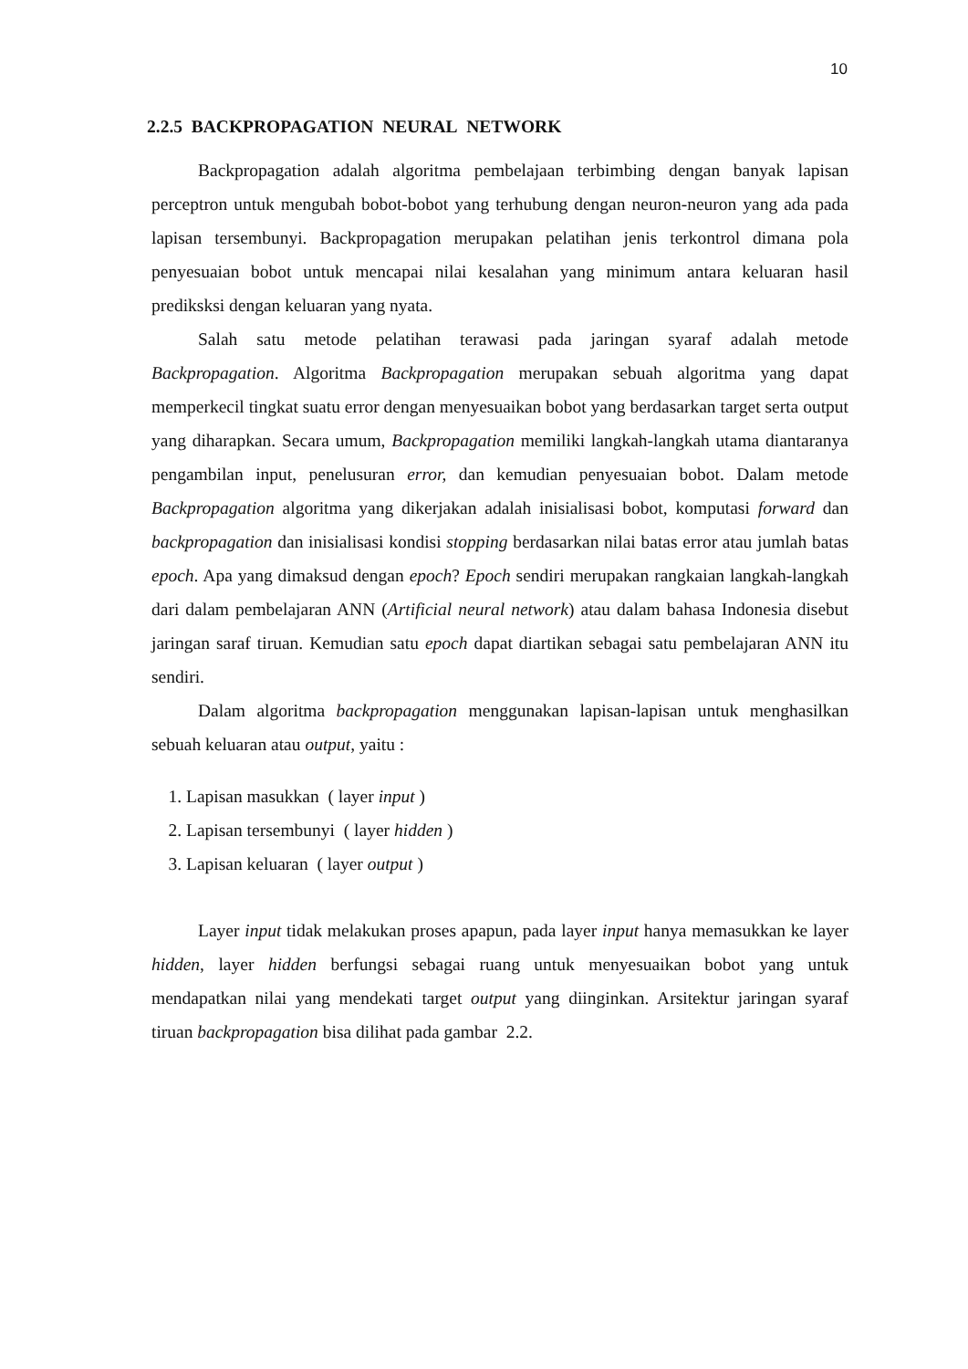10
2.2.5 BACKPROPAGATION NEURAL NETWORK
Backpropagation adalah algoritma pembelajaan terbimbing dengan banyak lapisan perceptron untuk mengubah bobot-bobot yang terhubung dengan neuron-neuron yang ada pada lapisan tersembunyi. Backpropagation merupakan pelatihan jenis terkontrol dimana pola penyesuaian bobot untuk mencapai nilai kesalahan yang minimum antara keluaran hasil prediksksi dengan keluaran yang nyata.
Salah satu metode pelatihan terawasi pada jaringan syaraf adalah metode Backpropagation. Algoritma Backpropagation merupakan sebuah algoritma yang dapat memperkecil tingkat suatu error dengan menyesuaikan bobot yang berdasarkan target serta output yang diharapkan. Secara umum, Backpropagation memiliki langkah-langkah utama diantaranya pengambilan input, penelusuran error, dan kemudian penyesuaian bobot. Dalam metode Backpropagation algoritma yang dikerjakan adalah inisialisasi bobot, komputasi forward dan backpropagation dan inisialisasi kondisi stopping berdasarkan nilai batas error atau jumlah batas epoch. Apa yang dimaksud dengan epoch? Epoch sendiri merupakan rangkaian langkah-langkah dari dalam pembelajaran ANN (Artificial neural network) atau dalam bahasa Indonesia disebut jaringan saraf tiruan. Kemudian satu epoch dapat diartikan sebagai satu pembelajaran ANN itu sendiri.
Dalam algoritma backpropagation menggunakan lapisan-lapisan untuk menghasilkan sebuah keluaran atau output, yaitu :
1. Lapisan masukkan ( layer input )
2. Lapisan tersembunyi ( layer hidden )
3. Lapisan keluaran ( layer output )
Layer input tidak melakukan proses apapun, pada layer input hanya memasukkan ke layer hidden, layer hidden berfungsi sebagai ruang untuk menyesuaikan bobot yang untuk mendapatkan nilai yang mendekati target output yang diinginkan. Arsitektur jaringan syaraf tiruan backpropagation bisa dilihat pada gambar 2.2.